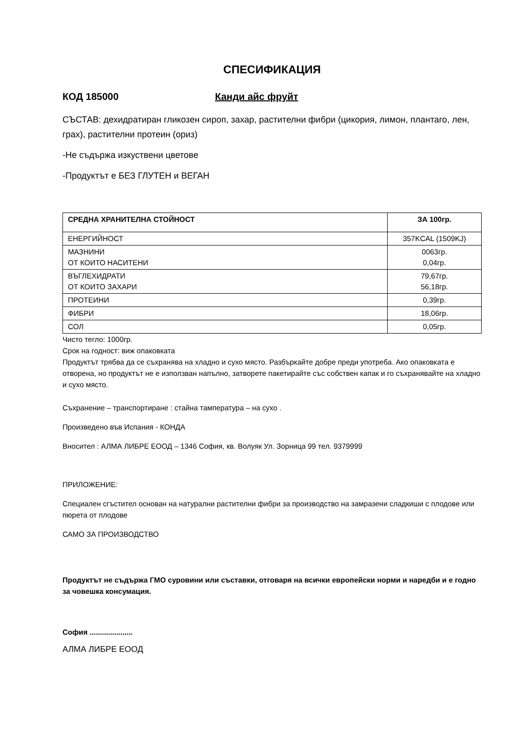СПЕСИФИКАЦИЯ
КОД 185000 Канди айс фруйт
СЪСТАВ: дехидратиран гликозен сироп, захар, растителни фибри (цикория, лимон, плантаго, лен, грах), растителни протеин (ориз)
-Не съдържа изкуствени цветове
-Продуктът е БЕЗ ГЛУТЕН и ВЕГАН
| СРЕДНА ХРАНИТЕЛНА СТОЙНОСТ | ЗА 100гр. |
| --- | --- |
| ЕНЕРГИЙНОСТ | 357KCAL (1509KJ) |
| МАЗНИНИ ОТ КОИТО НАСИТЕНИ | 0063гр. 0,04гр. |
| ВЪГЛЕХИДРАТИ ОТ КОИТО ЗАХАРИ | 79,67гр. 56,18гр. |
| ПРОТЕИНИ | 0,39гр. |
| ФИБРИ | 18,06гр. |
| СОЛ | 0,05гр. |
Чисто тегло: 1000гр.
Срок на годност: виж опаковката
Продуктът трябва да се съхранява на хладно и сухо място. Разбъркайте добре преди употреба. Ако опаковката е отворена, но продуктът не е използван напълно, затворете пакетирайте със собствен капак и го съхранявайте на хладно и сухо място.
Съхранение – транспортиране : стайна тампература – на сухо .
Произведено във Испания - КОНДА
Вносител : АЛМА ЛИБРЕ ЕООД – 1346 София, кв. Волуяк Ул. Зорница 99 тел. 9379999
ПРИЛОЖЕНИЕ:
Специален сгъстител основан на натурални растителни фибри за производство на замразени сладкиши с плодове или пюрета от плодове
САМО ЗА ПРОИЗВОДСТВО
Продуктът не съдържа ГМО суровини или съставки, отговаря на всички европейски норми и наредби и е годно за човешка консумация.
София .....................
АЛМА ЛИБРЕ ЕООД